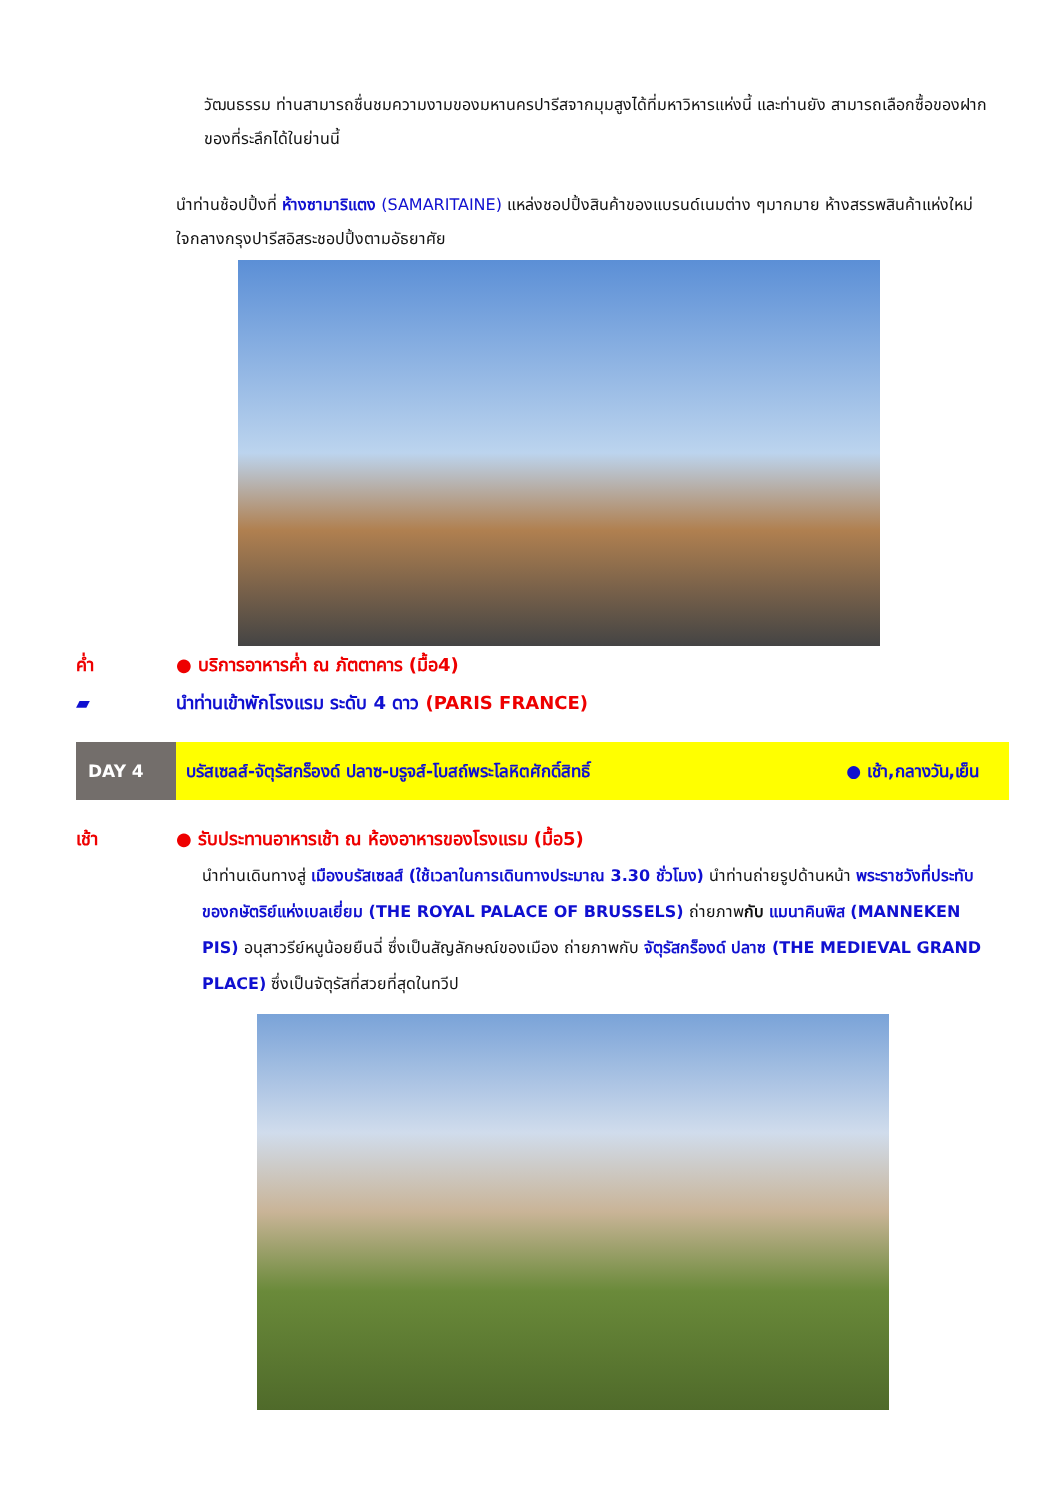วัฒนธรรม ท่านสามารถชื่นชมความงามของมหานครปารีสจากมุมสูงได้ที่มหาวิหารแห่งนี้ และท่านยัง สามารถเลือกซื้อของฝากของที่ระลึกได้ในย่านนี้
นำท่านช้อปปิ้งที่ ห้างซามาริแตง (SAMARITAINE) แหล่งชอปปิ้งสินค้าของแบรนด์เนมต่าง ๆมากมาย ห้างสรรพสินค้าแห่งใหม่ใจกลางกรุงปารีสอิสระชอปปิ้งตามอัธยาศัย
ค่ำ ● บริการอาหารค่ำ ณ ภัตตาคาร (มื้อ4)
▰ นำท่านเข้าพักโรงแรม ระดับ 4 ดาว (PARIS FRANCE)
DAY 4
บรัสเซลส์-จัตุรัสกร็องด์ ปลาซ-บรูจส์-โบสถ์พระโลหิตศักดิ์สิทธิ์ ● เช้า,กลางวัน,เย็น
เช้า ● รับประทานอาหารเช้า ณ ห้องอาหารของโรงแรม (มื้อ5)
นำท่านเดินทางสู่ เมืองบรัสเซลส์ (ใช้เวลาในการเดินทางประมาณ 3.30 ชั่วโมง) นำท่านถ่ายรูปด้านหน้า พระราชวังที่ประทับของกษัตริย์แห่งเบลเยี่ยม (THE ROYAL PALACE OF BRUSSELS) ถ่ายภาพกับ แมนาคินพิส (MANNEKEN PIS) อนุสาวรีย์หนูน้อยยืนฉี่ ซึ่งเป็นสัญลักษณ์ของเมือง ถ่ายภาพกับ จัตุรัสกร็องด์ ปลาซ (THE MEDIEVAL GRAND PLACE) ซึ่งเป็นจัตุรัสที่สวยที่สุดในทวีป